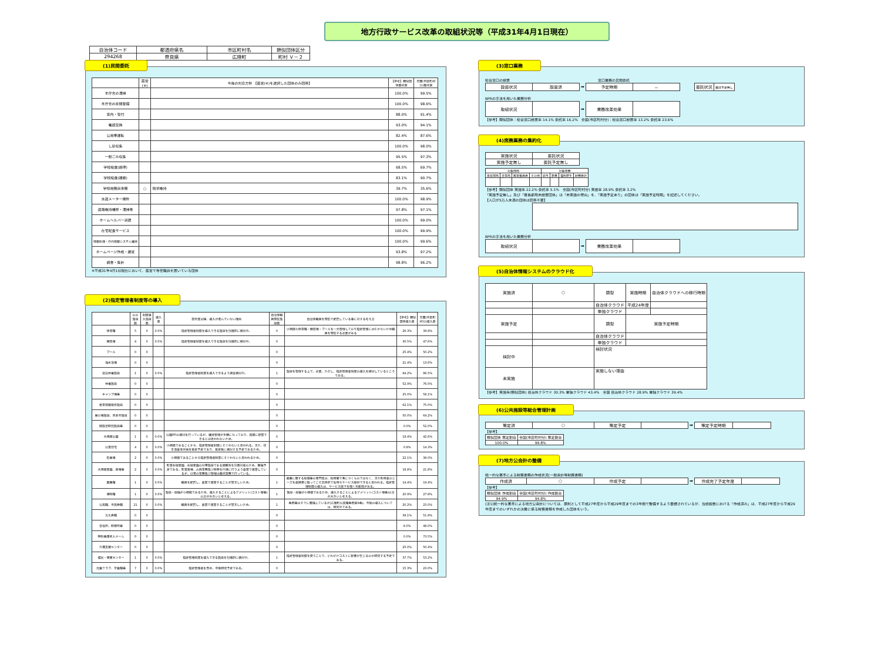地方行政サービス改革の取組状況等（平成31年4月1日現在）
| 自治体コード | 都道府県名 | 市区町村名 | 類似団体区分 |
| --- | --- | --- | --- |
| 294268 | 奈良県 | 広陵町 | 町村 Ｖ－２ |
(1)民間委託
| | 直営(※) | 今後の対応方針 【直営(※)を選択した団体のみ回答】 | 【参考】類似団体委託率 | 全国(市区町村分)委託率 |
| --- | --- | --- | --- | --- |
| 本庁舎の清掃 | | | 100.0% | 99.5% |
| 本庁舎の夜間警備 | | | 100.0% | 98.6% |
| 案内・受付 | | | 88.0% | 91.4% |
| 電話交換 | | | 93.0% | 94.1% |
| 公用車運転 | | | 82.4% | 87.6% |
| し尿収集 | | | 100.0% | 98.0% |
| 一般ごみ収集 | | | 95.5% | 97.3% |
| 学校給食(調理) | | | 68.5% | 69.7% |
| 学校給食(運搬) | | | 83.1% | 90.7% |
| 学校用務員事務 | ○ | 現状維持 | 39.7% | 35.6% |
| 水道メーター検針 | | | 100.0% | 98.9% |
| 道路維持補修・清掃等 | | | 97.8% | 97.1% |
| ホームヘルパー派遣 | | | 100.0% | 99.0% |
| 在宅配食サービス | | | 100.0% | 99.9% |
| 情報処理・庁内情報システム維持 | | | 100.0% | 99.6% |
| ホームページ作成・運営 | | | 93.8% | 97.2% |
| 調査・集計 | | | 98.8% | 96.2% |
※平成31年4月1日現在において、直営で専任職員を置いている団体
(2)指定管理者制度等の導入
| | 公の施設数 | 制度導入施設数 | 導入率 | 前年度以降、導入が進んでいない理由 | 自治体職員常駐施設数 | 自治体職員を常駐で配置している事に対する考え方 | 【参考】類似団体導入率 | 全国(市区町村分)導入率 |
| --- | --- | --- | --- | --- | --- | --- | --- | --- |
| 体育館 | 5 | 0 | 0.0% | 指定管理者制度を導入できる施設を包括的に検討中。 | 0 | 小規模な体育館・競技場・プールを一元管理しており指定管理にはむかないため職員を常駐する必要がある | 26.3% | 39.8% |
| 競技場 | 4 | 0 | 0.0% | 指定管理者制度を導入できる施設を包括的に検討中。 | 0 | | 30.5% | 47.6% |
| プール | 0 | 0 | | | 0 | | 25.4% | 50.2% |
| 海水浴場 | 0 | 0 | | | 0 | | 21.4% | 13.6% |
| 宿泊休養施設 | 1 | 0 | 0.0% | 指定管理者制度を導入できるよう調査検討中。 | 1 | 施設を管理する上で、必要。ただし、指定管理者制度の導入を検討しているところである。 | 84.2% | 86.5% |
| 休養施設 | 0 | 0 | | | 0 | | 52.9% | 76.0% |
| キャンプ場等 | 0 | 0 | | | 0 | | 25.0% | 58.1% |
| 産業情報提供施設 | 0 | 0 | | | 0 | | 62.1% | 75.0% |
| 展示場施設、見本市施設 | 0 | 0 | | | 0 | | 50.0% | 64.2% |
| 開放型研究施設等 | 0 | 0 | | | 0 | | 0.0% | 52.0% |
| 大規模公園 | 1 | 0 | 0.0% | 公園PFIの検討を行っているが、維持管理が多額になっており、民間に経営できるとは思われないため。 | 0 | | 19.4% | 42.6% |
| 公営住宅 | 4 | 0 | 0.0% | 小規模であることから、指定管理者制度にそぐわないと思われる。また、住生活基本計画を策定予定であり、策定後に検討する予定であるため。 | 0 | | 0.8% | 14.3% |
| 駐車場 | 2 | 0 | 0.0% | 小規模であることから指定管理者制度にそぐわないと思われるため。 | 0 | | 22.1% | 38.0% |
| 大規模霊園、斎場等 | 2 | 0 | 0.0% | 町営石塚霊園…石塚霊園の付帯施設である調整池を災害対策のため、整備予定である。町営斎場…火葬業務及び葬祭を円滑に行うよう直営で運営しているが、日常の業務及び管理は委託業務で行っている。 | 0 | | 18.8% | 21.8% |
| 図書館 | 1 | 0 | 0.0% | 職員を配置し、直営で運営することが望ましいため。 | 1 | 蔵書に関する知識等の専門性は、短時間で身につくものではなく、また利用者のニーズを直接感じ取ってこそ具体的で有用なサービス提供できると思われる。指定管理制度の導入は、サービス低下を招く可能性がある。 | 14.4% | 19.4% |
| 博物館 | 1 | 0 | 0.0% | 施設・設備が小規模であるため、導入することによるデメリット(コスト増等)の方が大きいと考える。 | 1 | 施設・設備が小規模であるため、導入することによるデメリット(コスト増等)の方が大きいと考える。 | 20.9% | 27.8% |
| 公民館、市民会館 | 21 | 0 | 0.0% | 職員を配置し、直営で運営することが望ましいため。 | 1 | 条例等はすでに整備しているが(広陵町公民館条例第9条)、今後の導入については、研究中である。 | 20.2% | 23.0% |
| 文化会館 | 0 | 0 | | | 0 | | 39.1% | 51.8% |
| 合宿所、研修所等 | 0 | 0 | | | 0 | | 8.0% | 48.0% |
| 特別養護老人ホーム | 0 | 0 | | | 0 | | 0.0% | 73.5% |
| 介護支援センター | 0 | 0 | | | 0 | | 25.0% | 50.4% |
| 福祉・保健センター | 1 | 0 | 0.0% | 指定管理制度を導入できる施設を包括的に検討中。 | 1 | 指定管理者制度を使うことで、どれだけコストに影響が生じるのか研究する予定である。 | 37.7% | 53.2% |
| 児童クラブ、学童館等 | 7 | 0 | 0.0% | 指定管理者を含め、今後研究予定である。 | 0 | | 15.3% | 23.0% |
(3)窓口業務
総合窓口の設置　　　　　　　　　　　　　　　　　　　　　　　　　窓口業務の民間委託
| 設置状況 | 設置済 | ➡ | 予定時期 | － | | 委託状況 | 委託予定無し |
BPRの手法を用いた業務分析
| 取組状況 | | ➡ | 業務改革効果 | |
【参考】類似団体：総合窓口設置率 14.1% 委託率 16.2%　全国(市区町村分)：総合窓口設置率 13.2% 委託率 23.6%
(4)庶務業務の集約化
| 実施状況 | 委託状況 |
| 実施予定無し | 委託予定無し |
| 対象部局 | | | | 対象業務 | | | |
| --- | --- | --- | --- | --- | --- | --- | --- |
| 首長部局 | 企業局 | 教育委員会 | その他 | 給与 | 旅費 | 福利厚生 | 財務会計 |
【参考】類似団体 実施率 22.2% 委託率 5.1%　全国(市区町村分) 実施率 28.9% 委託率 3.2%
「実施予定無し」及び「首長部局未設置団体」は「未実施の理由」を、「実施予定あり」の団体は「実施予定時期」を記述してください。
【人口が5万人未満の団体は回答不要】
BPRの手法を用いた業務分析
| 取組状況 | | ➡ | 業務改革効果 | |
(5)自治体情報システムのクラウド化
| 実施済 | ○ | 類型 | 実施時期 | 自治体クラウドへの移行時期 |
| | | 自治体クラウド | 平成24年度 | |
| | | 単独クラウド | | |
| 実施予定 | | 類型 | 実施予定時期 | |
| | | 自治体クラウド | | |
| | | 単独クラウド | | |
| 検討中 | | 検討状況 | | |
| 未実施 | | 実施しない理由 | | |
【参考】実施率(類似団体) 自治体クラウド 30.3% 単独クラウド 43.4%　全国 自治体クラウド 28.9% 単独クラウド 39.4%
(6)公共施設等総合管理計画
| 策定済 | ○ | 策定予定 | | ➡ | 策定予定時期 | |
【参考】
| 類似団体 策定割合 | 全国(市区町村分) 策定割合 |
| 100.0% | 99.8% |
(7)地方公会計の整備
統一的な基準による財務書類の作成状況(一般会計等財務書類)
| 作成済 | ○ | 作成予定 | | ➡ | 作成完了予定年度 | |
【参考】
| 類似団体 作成割合 | 全国(市区町村分) 作成割合 |
| 94.9% | 94.8% |
(注1)統一的な基準による地方公会計については、原則として平成27年度から平成29年度までの3年間で整備するよう要請されているが、当該調査における「作成済み」は、平成27年度から平成29年度までのいずれかの決算に係る財務書類を作成した団体をいう。